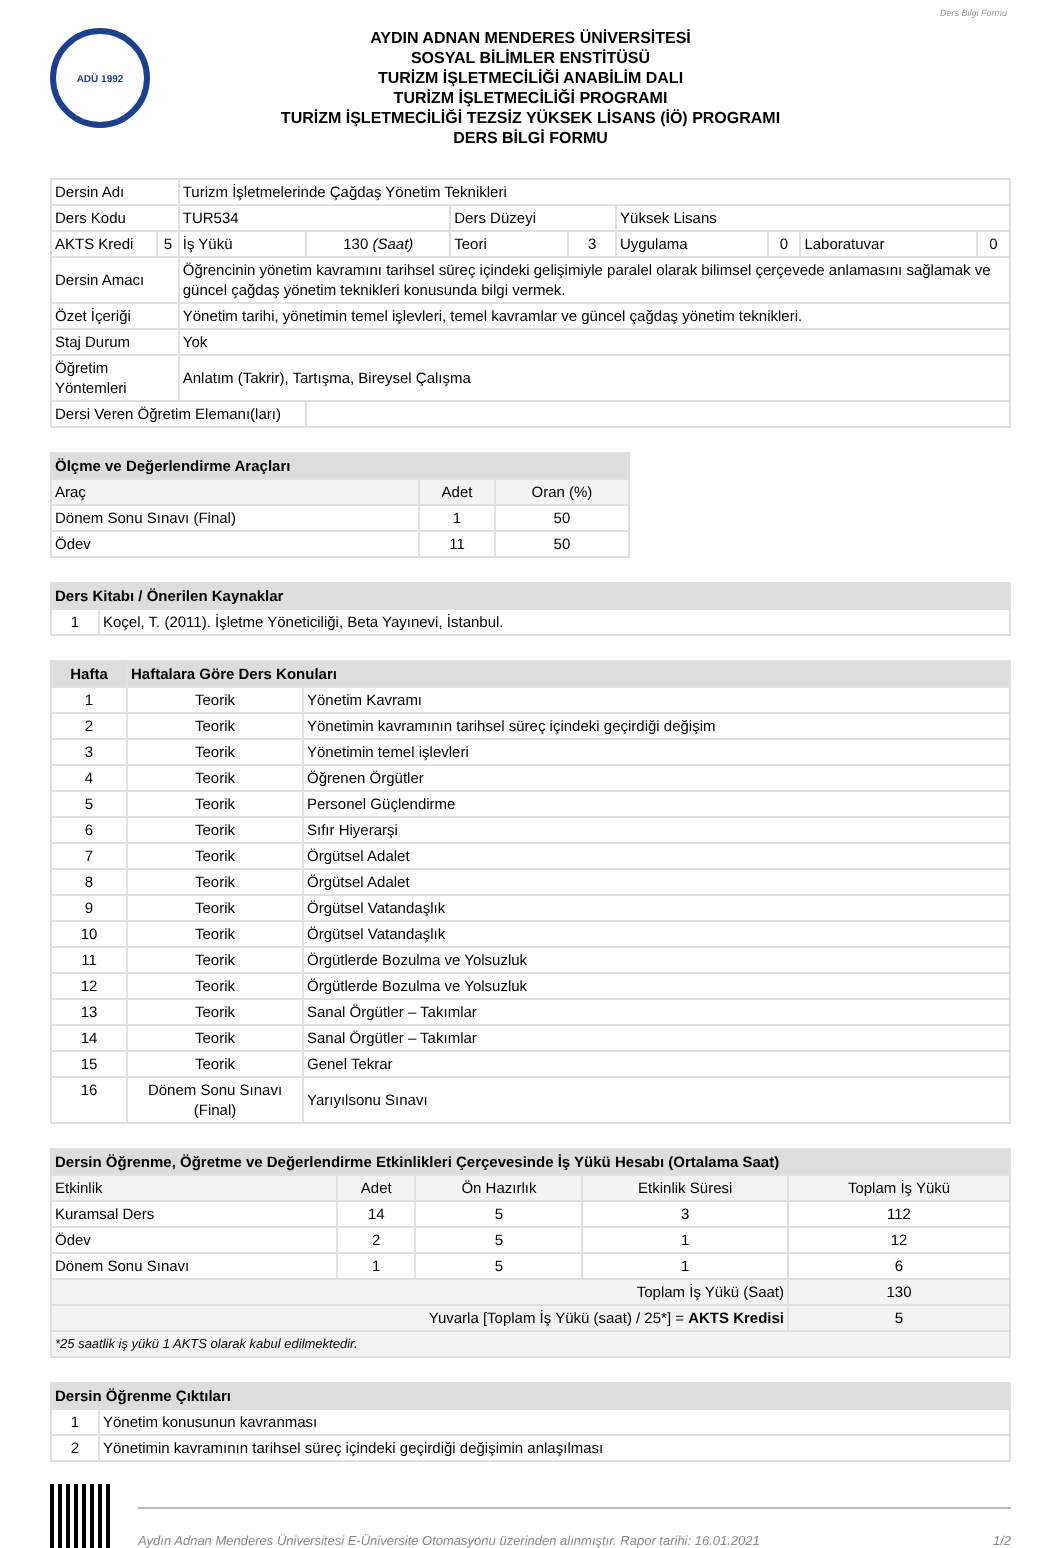Ders Bilgi Formu
ADÜ 1992
AYDIN ADNAN MENDERES ÜNİVERSİTESİ
SOSYAL BİLİMLER ENSTİTÜSÜ
TURİZM İŞLETMECİLİĞİ ANABİLİM DALI
TURİZM İŞLETMECİLİĞİ PROGRAMI
TURİZM İŞLETMECİLİĞİ TEZSİZ YÜKSEK LİSANS (İÖ) PROGRAMI
DERS BİLGİ FORMU
| Dersin Adı | | Turizm İşletmelerinde Çağdaş Yönetim Teknikleri | | | | | | | |
| Ders Kodu | | TUR534 | | Ders Düzeyi | | Yüksek Lisans | | | |
| AKTS Kredi | 5 | İş Yükü | 130 (Saat) | Teori | 3 | Uygulama | 0 | Laboratuvar | 0 |
| Dersin Amacı | | Öğrencinin yönetim kavramını tarihsel süreç içindeki gelişimiyle paralel olarak bilimsel çerçevede anlamasını sağlamak ve güncel çağdaş yönetim teknikleri konusunda bilgi vermek. | | | | | | | |
| Özet İçeriği | | Yönetim tarihi, yönetimin temel işlevleri, temel kavramlar ve güncel çağdaş yönetim teknikleri. | | | | | | | |
| Staj Durum | | Yok | | | | | | | |
| Öğretim Yöntemleri | | Anlatım (Takrir), Tartışma, Bireysel Çalışma | | | | | | | |
| Dersi Veren Öğretim Elemanı(ları) | | | | | | | | | |
| Ölçme ve Değerlendirme Araçları | | |
| --- | --- | --- |
| Araç | Adet | Oran (%) |
| Dönem Sonu Sınavı (Final) | 1 | 50 |
| Ödev | 11 | 50 |
| Ders Kitabı / Önerilen Kaynaklar | |
| --- | --- |
| 1 | Koçel, T. (2011). İşletme Yöneticiliği, Beta Yayınevi, İstanbul. |
| Hafta | Haftalara Göre Ders Konuları | |
| --- | --- | --- |
| 1 | Teorik | Yönetim Kavramı |
| 2 | Teorik | Yönetimin kavramının tarihsel süreç içindeki geçirdiği değişim |
| 3 | Teorik | Yönetimin temel işlevleri |
| 4 | Teorik | Öğrenen Örgütler |
| 5 | Teorik | Personel Güçlendirme |
| 6 | Teorik | Sıfır Hiyerarşi |
| 7 | Teorik | Örgütsel Adalet |
| 8 | Teorik | Örgütsel Adalet |
| 9 | Teorik | Örgütsel Vatandaşlık |
| 10 | Teorik | Örgütsel Vatandaşlık |
| 11 | Teorik | Örgütlerde Bozulma ve Yolsuzluk |
| 12 | Teorik | Örgütlerde Bozulma ve Yolsuzluk |
| 13 | Teorik | Sanal Örgütler – Takımlar |
| 14 | Teorik | Sanal Örgütler – Takımlar |
| 15 | Teorik | Genel Tekrar |
| 16 | Dönem Sonu Sınavı (Final) | Yarıyılsonu Sınavı |
| Dersin Öğrenme, Öğretme ve Değerlendirme Etkinlikleri Çerçevesinde İş Yükü Hesabı (Ortalama Saat) | | | | |
| --- | --- | --- | --- | --- |
| Etkinlik | Adet | Ön Hazırlık | Etkinlik Süresi | Toplam İş Yükü |
| Kuramsal Ders | 14 | 5 | 3 | 112 |
| Ödev | 2 | 5 | 1 | 12 |
| Dönem Sonu Sınavı | 1 | 5 | 1 | 6 |
| Toplam İş Yükü (Saat) | | | | 130 |
| Yuvarla [Toplam İş Yükü (saat) / 25*] = AKTS Kredisi | | | | 5 |
| *25 saatlik iş yükü 1 AKTS olarak kabul edilmektedir. | | | | |
| Dersin Öğrenme Çıktıları | |
| --- | --- |
| 1 | Yönetim konusunun kavranması |
| 2 | Yönetimin kavramının tarihsel süreç içindeki geçirdiği değişimin anlaşılması |
Aydın Adnan Menderes Üniversitesi E-Üniversite Otomasyonu üzerinden alınmıştır. Rapor tarihi: 16.01.2021 1/2